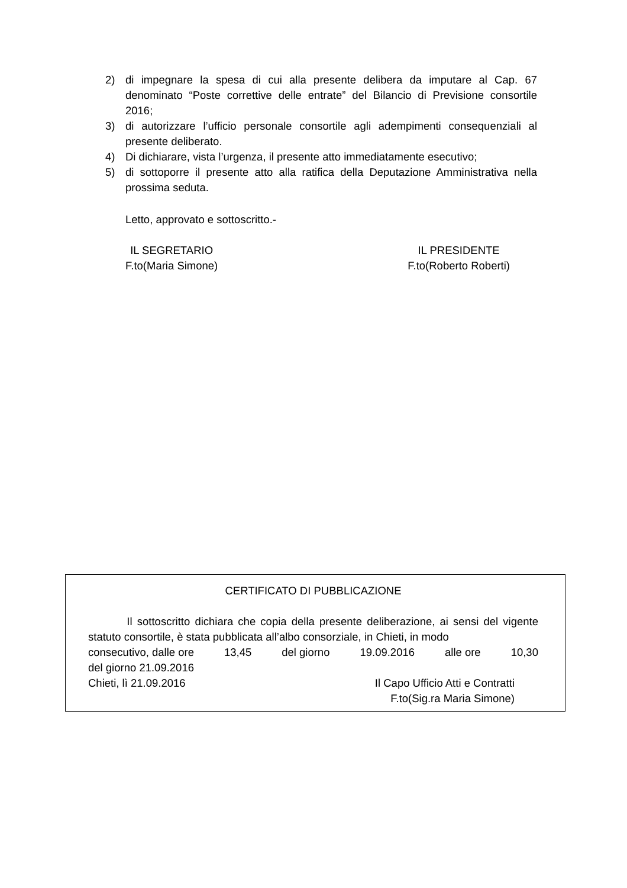2) di impegnare la spesa di cui alla presente delibera da imputare al Cap. 67 denominato “Poste correttive delle entrate” del Bilancio di Previsione consortile 2016;
3) di autorizzare l’ufficio personale consortile agli adempimenti consequenziali al presente deliberato.
4) Di dichiarare, vista l’urgenza, il presente atto immediatamente esecutivo;
5) di sottoporre il presente atto alla ratifica della Deputazione Amministrativa nella prossima seduta.
Letto, approvato e sottoscritto.-
IL SEGRETARIO
F.to(Maria Simone)
IL PRESIDENTE
F.to(Roberto Roberti)
CERTIFICATO DI PUBBLICAZIONE
Il sottoscritto dichiara che copia della presente deliberazione, ai sensi del vigente statuto consortile, è stata pubblicata all’albo consorziale, in Chieti, in modo
consecutivo, dalle ore 13,45 del giorno 19.09.2016 alle ore 10,30
del giorno 21.09.2016
Chieti, lì 21.09.2016 Il Capo Ufficio Atti e Contratti
F.to(Sig.ra Maria Simone)